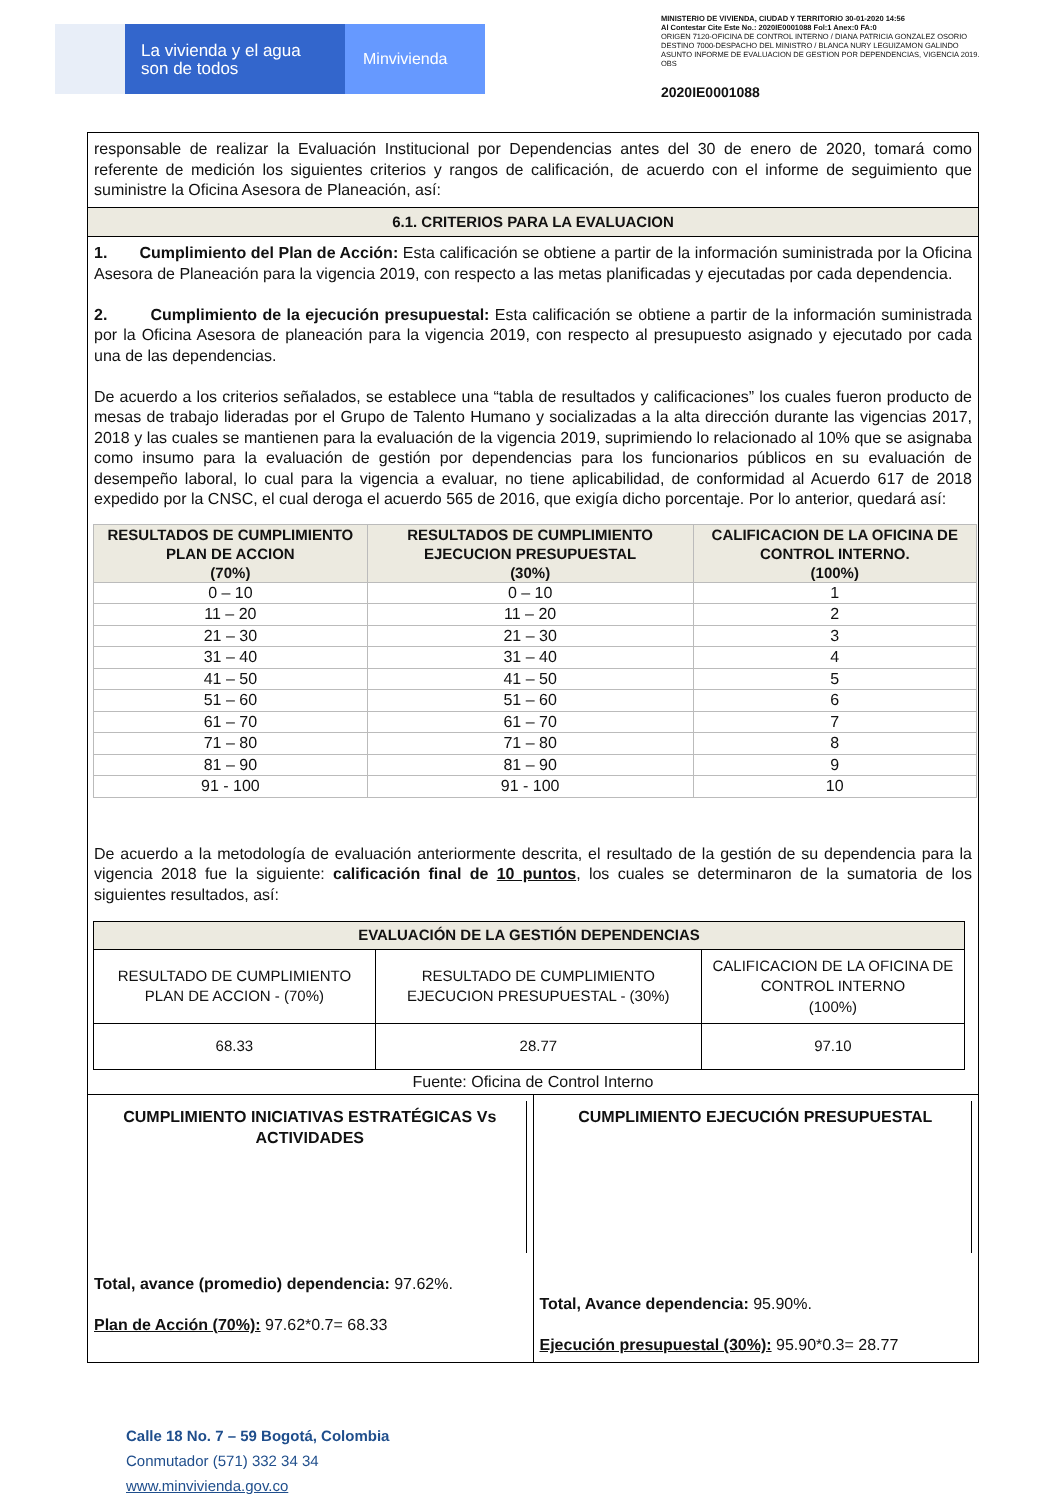La vivienda y el agua son de todos
Minvivienda
MINISTERIO DE VIVIENDA, CIUDAD Y TERRITORIO 30-01-2020 14:56
Al Contestar Cite Este No.: 2020IE0001088 Fol:1 Anex:0 FA:0
ORIGEN 7120-OFICINA DE CONTROL INTERNO / DIANA PATRICIA GONZALEZ OSORIO
DESTINO 7000-DESPACHO DEL MINISTRO / BLANCA NURY LEGUIZAMON GALINDO
ASUNTO INFORME DE EVALUACION DE GESTION POR DEPENDENCIAS, VIGENCIA 2019.
OBS
2020IE0001088
responsable de realizar la Evaluación Institucional por Dependencias antes del 30 de enero de 2020, tomará como referente de medición los siguientes criterios y rangos de calificación, de acuerdo con el informe de seguimiento que suministre la Oficina Asesora de Planeación, así:
6.1. CRITERIOS PARA LA EVALUACION
1. Cumplimiento del Plan de Acción: Esta calificación se obtiene a partir de la información suministrada por la Oficina Asesora de Planeación para la vigencia 2019, con respecto a las metas planificadas y ejecutadas por cada dependencia.
2. Cumplimiento de la ejecución presupuestal: Esta calificación se obtiene a partir de la información suministrada por la Oficina Asesora de planeación para la vigencia 2019, con respecto al presupuesto asignado y ejecutado por cada una de las dependencias.
De acuerdo a los criterios señalados, se establece una “tabla de resultados y calificaciones” los cuales fueron producto de mesas de trabajo lideradas por el Grupo de Talento Humano y socializadas a la alta dirección durante las vigencias 2017, 2018 y las cuales se mantienen para la evaluación de la vigencia 2019, suprimiendo lo relacionado al 10% que se asignaba como insumo para la evaluación de gestión por dependencias para los funcionarios públicos en su evaluación de desempeño laboral, lo cual para la vigencia a evaluar, no tiene aplicabilidad, de conformidad al Acuerdo 617 de 2018 expedido por la CNSC, el cual deroga el acuerdo 565 de 2016, que exigía dicho porcentaje. Por lo anterior, quedará así:
| RESULTADOS DE CUMPLIMIENTO PLAN DE ACCION (70%) | RESULTADOS DE CUMPLIMIENTO EJECUCION PRESUPUESTAL (30%) | CALIFICACION DE LA OFICINA DE CONTROL INTERNO. (100%) |
| --- | --- | --- |
| 0 – 10 | 0 – 10 | 1 |
| 11 – 20 | 11 – 20 | 2 |
| 21 – 30 | 21 – 30 | 3 |
| 31 – 40 | 31 – 40 | 4 |
| 41 – 50 | 41 – 50 | 5 |
| 51 – 60 | 51 – 60 | 6 |
| 61 – 70 | 61 – 70 | 7 |
| 71 – 80 | 71 – 80 | 8 |
| 81 – 90 | 81 – 90 | 9 |
| 91 - 100 | 91 - 100 | 10 |
De acuerdo a la metodología de evaluación anteriormente descrita, el resultado de la gestión de su dependencia para la vigencia 2018 fue la siguiente: calificación final de 10 puntos, los cuales se determinaron de la sumatoria de los siguientes resultados, así:
| EVALUACIÓN DE LA GESTIÓN DEPENDENCIAS | | |
| --- | --- | --- |
| RESULTADO DE CUMPLIMIENTO PLAN DE ACCION - (70%) | RESULTADO DE CUMPLIMIENTO EJECUCION PRESUPUESTAL - (30%) | CALIFICACION DE LA OFICINA DE CONTROL INTERNO (100%) |
| 68.33 | 28.77 | 97.10 |
Fuente: Oficina de Control Interno
CUMPLIMIENTO INICIATIVAS ESTRATÉGICAS Vs ACTIVIDADES
Total, avance (promedio) dependencia: 97.62%.
Plan de Acción (70%): 97.62*0.7= 68.33
CUMPLIMIENTO EJECUCIÓN PRESUPUESTAL
Total, Avance dependencia: 95.90%.
Ejecución presupuestal (30%): 95.90*0.3= 28.77
Calle 18 No. 7 – 59 Bogotá, Colombia
Conmutador (571) 332 34 34
www.minvivienda.gov.co